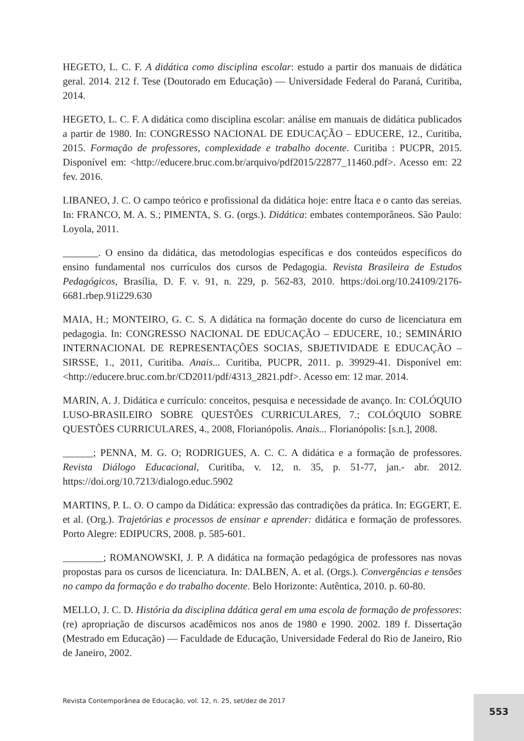HEGETO, L. C. F. A didática como disciplina escolar: estudo a partir dos manuais de didática geral. 2014. 212 f. Tese (Doutorado em Educação) — Universidade Federal do Paraná, Curitiba, 2014.
HEGETO, L. C. F. A didática como disciplina escolar: análise em manuais de didática publicados a partir de 1980. In: CONGRESSO NACIONAL DE EDUCAÇÃO – EDUCERE, 12., Curitiba, 2015. Formação de professores, complexidade e trabalho docente. Curitiba : PUCPR, 2015. Disponível em: <http://educere.bruc.com.br/arquivo/pdf2015/22877_11460.pdf>. Acesso em: 22 fev. 2016.
LIBANEO, J. C. O campo teórico e profissional da didática hoje: entre Ítaca e o canto das sereias. In: FRANCO, M. A. S.; PIMENTA, S. G. (orgs.). Didática: embates contemporâneos. São Paulo: Loyola, 2011.
_______. O ensino da didática, das metodologias específicas e dos conteúdos específicos do ensino fundamental nos currículos dos cursos de Pedagogia. Revista Brasileira de Estudos Pedagógicos, Brasília, D. F. v. 91, n. 229, p. 562-83, 2010. https:/doi.org/10.24109/2176-6681.rbep.91i229.630
MAIA, H.; MONTEIRO, G. C. S. A didática na formação docente do curso de licenciatura em pedagogia. In: CONGRESSO NACIONAL DE EDUCAÇÃO – EDUCERE, 10.; SEMINÁRIO INTERNACIONAL DE REPRESENTAÇÕES SOCIAS, SBJETIVIDADE E EDUCAÇÃO – SIRSSE, 1., 2011, Curitiba. Anais... Curitiba, PUCPR, 2011. p. 39929-41. Disponível em: <http://educere.bruc.com.br/CD2011/pdf/4313_2821.pdf>. Acesso em: 12 mar. 2014.
MARIN, A. J. Didática e currículo: conceitos, pesquisa e necessidade de avanço. In: COLÓQUIO LUSO-BRASILEIRO SOBRE QUESTÕES CURRICULARES, 7.; COLÓQUIO SOBRE QUESTÕES CURRICULARES, 4., 2008, Florianópolis. Anais... Florianópolis: [s.n.], 2008.
______; PENNA, M. G. O; RODRIGUES, A. C. C. A didática e a formação de professores. Revista Diálogo Educacional, Curitiba, v. 12, n. 35, p. 51-77, jan.- abr. 2012. https://doi.org/10.7213/dialogo.educ.5902
MARTINS, P. L. O. O campo da Didática: expressão das contradições da prática. In: EGGERT, E. et al. (Org.). Trajetórias e processos de ensinar e aprender: didática e formação de professores. Porto Alegre: EDIPUCRS, 2008. p. 585-601.
________; ROMANOWSKI, J. P. A didática na formação pedagógica de professores nas novas propostas para os cursos de licenciatura. In: DALBEN, A. et al. (Orgs.). Convergências e tensões no campo da formação e do trabalho docente. Belo Horizonte: Autêntica, 2010. p. 60-80.
MELLO, J. C. D. História da disciplina ddática geral em uma escola de formação de professores: (re) apropriação de discursos acadêmicos nos anos de 1980 e 1990. 2002. 189 f. Dissertação (Mestrado em Educação) — Faculdade de Educação, Universidade Federal do Rio de Janeiro, Rio de Janeiro, 2002.
Revista Contemporânea de Educação, vol. 12, n. 25, set/dez de 2017
553